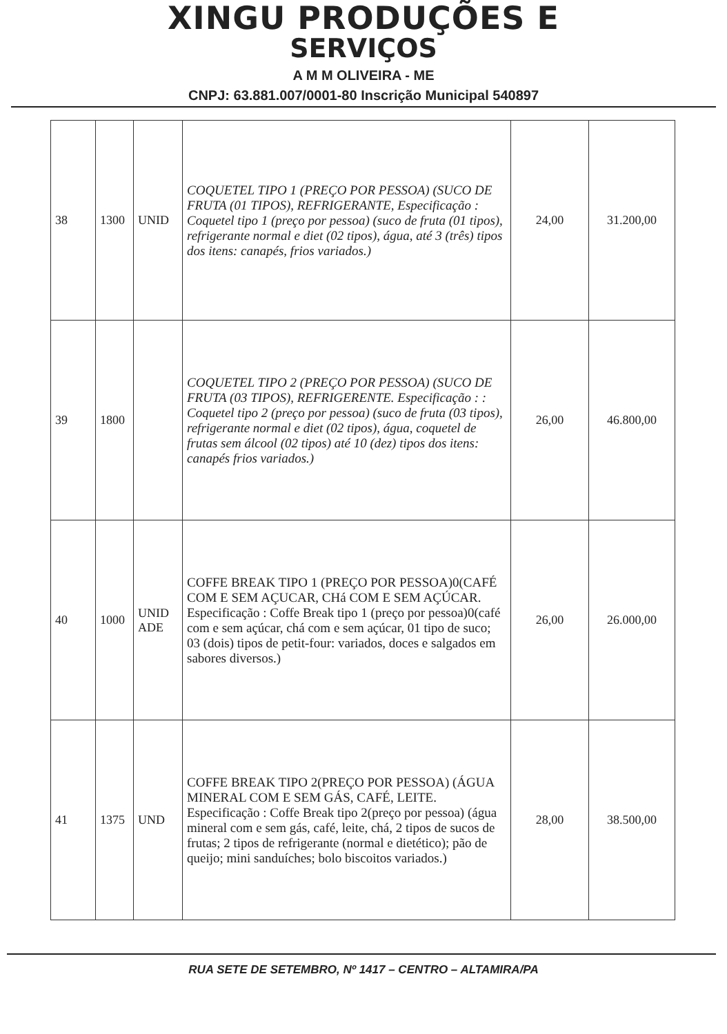XINGU PRODUÇÕES E
SERVIÇOS
A M M OLIVEIRA - ME
CNPJ: 63.881.007/0001-80 Inscrição Municipal 540897
| 38 | 1300 | UNID | COQUETEL TIPO 1 (PREÇO POR PESSOA) (SUCO DE FRUTA (01 TIPOS), REFRIGERANTE, Especificação : Coquetel tipo 1 (preço por pessoa) (suco de fruta (01 tipos), refrigerante normal e diet (02 tipos), água, até 3 (três) tipos dos itens: canapés, frios variados.) | 24,00 | 31.200,00 |
| 39 | 1800 | | COQUETEL TIPO 2 (PREÇO POR PESSOA) (SUCO DE FRUTA (03 TIPOS), REFRIGERENTE. Especificação : : Coquetel tipo 2 (preço por pessoa) (suco de fruta (03 tipos), refrigerante normal e diet (02 tipos), água, coquetel de frutas sem álcool (02 tipos) até 10 (dez) tipos dos itens: canapés frios variados.) | 26,00 | 46.800,00 |
| 40 | 1000 | UNID ADE | COFFE BREAK TIPO 1 (PREÇO POR PESSOA)0(CAFÉ COM E SEM AÇUCAR, CHá COM E SEM AÇÚCAR. Especificação : Coffe Break tipo 1 (preço por pessoa)0(café com e sem açúcar, chá com e sem açúcar, 01 tipo de suco; 03 (dois) tipos de petit-four: variados, doces e salgados em sabores diversos.) | 26,00 | 26.000,00 |
| 41 | 1375 | UND | COFFE BREAK TIPO 2(PREÇO POR PESSOA) (ÁGUA MINERAL COM E SEM GÁS, CAFÉ, LEITE. Especificação : Coffe Break tipo 2(preço por pessoa) (água mineral com e sem gás, café, leite, chá, 2 tipos de sucos de frutas; 2 tipos de refrigerante (normal e dietético); pão de queijo; mini sanduíches; bolo biscoitos variados.) | 28,00 | 38.500,00 |
RUA SETE DE SETEMBRO, Nº 1417 – CENTRO – ALTAMIRA/PA